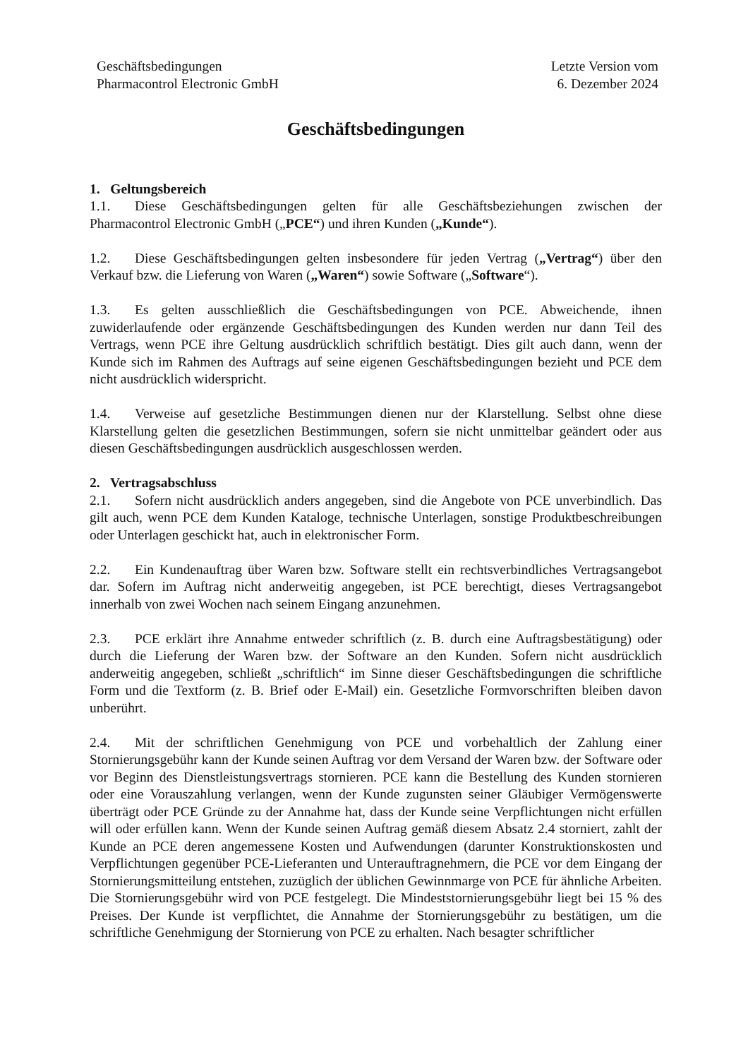Geschäftsbedingungen
Pharmacontrol Electronic GmbH
Letzte Version vom
6. Dezember 2024
Geschäftsbedingungen
1. Geltungsbereich
1.1. Diese Geschäftsbedingungen gelten für alle Geschäftsbeziehungen zwischen der Pharmacontrol Electronic GmbH („PCE“) und ihren Kunden („Kunde“).
1.2. Diese Geschäftsbedingungen gelten insbesondere für jeden Vertrag („Vertrag“) über den Verkauf bzw. die Lieferung von Waren („Waren“) sowie Software („Software“).
1.3. Es gelten ausschließlich die Geschäftsbedingungen von PCE. Abweichende, ihnen zuwiderlaufende oder ergänzende Geschäftsbedingungen des Kunden werden nur dann Teil des Vertrags, wenn PCE ihre Geltung ausdrücklich schriftlich bestätigt. Dies gilt auch dann, wenn der Kunde sich im Rahmen des Auftrags auf seine eigenen Geschäftsbedingungen bezieht und PCE dem nicht ausdrücklich widerspricht.
1.4. Verweise auf gesetzliche Bestimmungen dienen nur der Klarstellung. Selbst ohne diese Klarstellung gelten die gesetzlichen Bestimmungen, sofern sie nicht unmittelbar geändert oder aus diesen Geschäftsbedingungen ausdrücklich ausgeschlossen werden.
2. Vertragsabschluss
2.1. Sofern nicht ausdrücklich anders angegeben, sind die Angebote von PCE unverbindlich. Das gilt auch, wenn PCE dem Kunden Kataloge, technische Unterlagen, sonstige Produktbeschreibungen oder Unterlagen geschickt hat, auch in elektronischer Form.
2.2. Ein Kundenauftrag über Waren bzw. Software stellt ein rechtsverbindliches Vertragsangebot dar. Sofern im Auftrag nicht anderweitig angegeben, ist PCE berechtigt, dieses Vertragsangebot innerhalb von zwei Wochen nach seinem Eingang anzunehmen.
2.3. PCE erklärt ihre Annahme entweder schriftlich (z. B. durch eine Auftragsbestätigung) oder durch die Lieferung der Waren bzw. der Software an den Kunden. Sofern nicht ausdrücklich anderweitig angegeben, schließt „schriftlich“ im Sinne dieser Geschäftsbedingungen die schriftliche Form und die Textform (z. B. Brief oder E-Mail) ein. Gesetzliche Formvorschriften bleiben davon unberührt.
2.4. Mit der schriftlichen Genehmigung von PCE und vorbehaltlich der Zahlung einer Stornierungsgebühr kann der Kunde seinen Auftrag vor dem Versand der Waren bzw. der Software oder vor Beginn des Dienstleistungsvertrags stornieren. PCE kann die Bestellung des Kunden stornieren oder eine Vorauszahlung verlangen, wenn der Kunde zugunsten seiner Gläubiger Vermögenswerte überträgt oder PCE Gründe zu der Annahme hat, dass der Kunde seine Verpflichtungen nicht erfüllen will oder erfüllen kann. Wenn der Kunde seinen Auftrag gemäß diesem Absatz 2.4 storniert, zahlt der Kunde an PCE deren angemessene Kosten und Aufwendungen (darunter Konstruktionskosten und Verpflichtungen gegenüber PCE-Lieferanten und Unterauftragnehmern, die PCE vor dem Eingang der Stornierungsmitteilung entstehen, zuzüglich der üblichen Gewinnmarge von PCE für ähnliche Arbeiten. Die Stornierungsgebühr wird von PCE festgelegt. Die Mindeststornierungsgebühr liegt bei 15 % des Preises. Der Kunde ist verpflichtet, die Annahme der Stornierungsgebühr zu bestätigen, um die schriftliche Genehmigung der Stornierung von PCE zu erhalten. Nach besagter schriftlicher